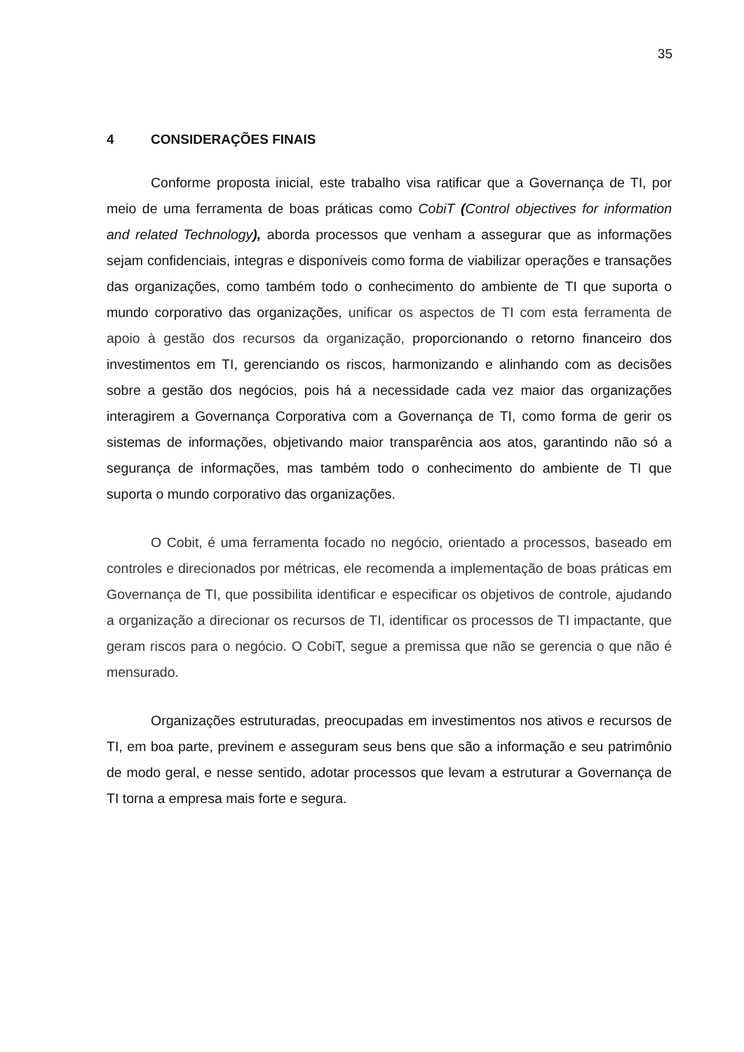35
4 CONSIDERAÇÕES FINAIS
Conforme proposta inicial, este trabalho visa ratificar que a Governança de TI, por meio de uma ferramenta de boas práticas como CobiT (Control objectives for information and related Technology), aborda processos que venham a assegurar que as informações sejam confidenciais, integras e disponíveis como forma de viabilizar operações e transações das organizações, como também todo o conhecimento do ambiente de TI que suporta o mundo corporativo das organizações, unificar os aspectos de TI com esta ferramenta de apoio à gestão dos recursos da organização, proporcionando o retorno financeiro dos investimentos em TI, gerenciando os riscos, harmonizando e alinhando com as decisões sobre a gestão dos negócios, pois há a necessidade cada vez maior das organizações interagirem a Governança Corporativa com a Governança de TI, como forma de gerir os sistemas de informações, objetivando maior transparência aos atos, garantindo não só a segurança de informações, mas também todo o conhecimento do ambiente de TI que suporta o mundo corporativo das organizações.
O Cobit, é uma ferramenta focado no negócio, orientado a processos, baseado em controles e direcionados por métricas, ele recomenda a implementação de boas práticas em Governança de TI, que possibilita identificar e especificar os objetivos de controle, ajudando a organização a direcionar os recursos de TI, identificar os processos de TI impactante, que geram riscos para o negócio. O CobiT, segue a premissa que não se gerencia o que não é mensurado.
Organizações estruturadas, preocupadas em investimentos nos ativos e recursos de TI, em boa parte, previnem e asseguram seus bens que são a informação e seu patrimônio de modo geral, e nesse sentido, adotar processos que levam a estruturar a Governança de TI torna a empresa mais forte e segura.